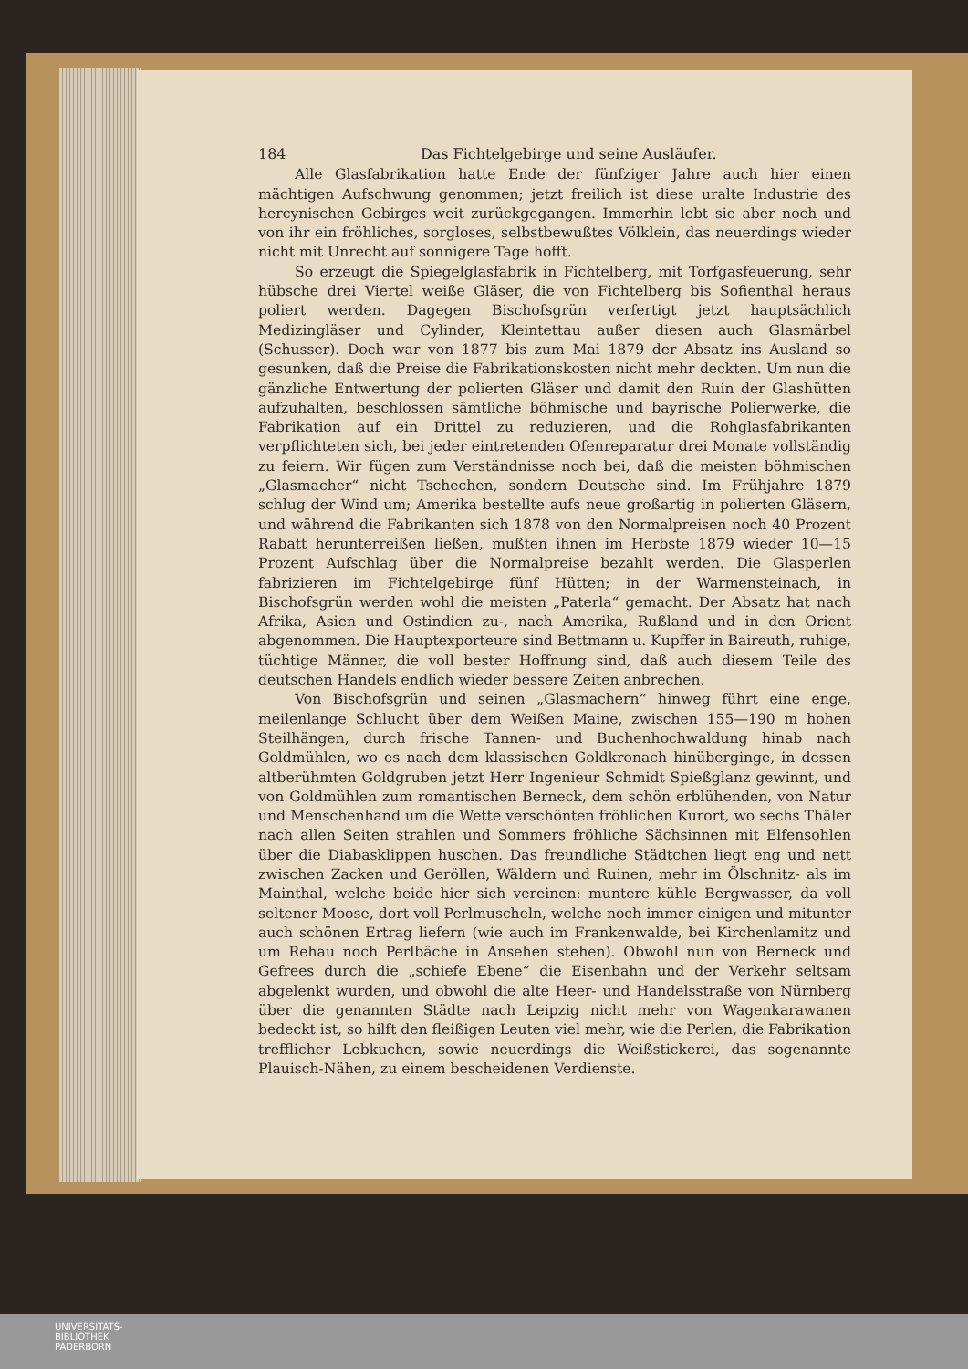184 Das Fichtelgebirge und seine Ausläufer.
Alle Glasfabrikation hatte Ende der fünfziger Jahre auch hier einen mächtigen Aufschwung genommen; jetzt freilich ist diese uralte Industrie des hercynischen Gebirges weit zurückgegangen. Immerhin lebt sie aber noch und von ihr ein fröhliches, sorgloses, selbstbewußtes Völklein, das neuerdings wieder nicht mit Unrecht auf sonnigere Tage hofft.
So erzeugt die Spiegelglasfabrik in Fichtelberg, mit Torfgasfeuerung, sehr hübsche drei Viertel weiße Gläser, die von Fichtelberg bis Sofienthal heraus poliert werden. Dagegen Bischofsgrün verfertigt jetzt hauptsächlich Medizingläser und Cylinder, Kleintettau außer diesen auch Glasmärbel (Schusser). Doch war von 1877 bis zum Mai 1879 der Absatz ins Ausland so gesunken, daß die Preise die Fabrikationskosten nicht mehr deckten. Um nun die gänzliche Entwertung der polierten Gläser und damit den Ruin der Glashütten aufzuhalten, beschlossen sämtliche böhmische und bayrische Polierwerke, die Fabrikation auf ein Drittel zu reduzieren, und die Rohglasfabrikanten verpflichteten sich, bei jeder eintretenden Ofenreparatur drei Monate vollständig zu feiern. Wir fügen zum Verständnisse noch bei, daß die meisten böhmischen „Glasmacher“ nicht Tschechen, sondern Deutsche sind. Im Frühjahre 1879 schlug der Wind um; Amerika bestellte aufs neue großartig in polierten Gläsern, und während die Fabrikanten sich 1878 von den Normalpreisen noch 40 Prozent Rabatt herunterreißen ließen, mußten ihnen im Herbste 1879 wieder 10—15 Prozent Aufschlag über die Normalpreise bezahlt werden. Die Glasperlen fabrizieren im Fichtelgebirge fünf Hütten; in der Warmensteinach, in Bischofsgrün werden wohl die meisten „Paterla“ gemacht. Der Absatz hat nach Afrika, Asien und Ostindien zu-, nach Amerika, Rußland und in den Orient abgenommen. Die Hauptexporteure sind Bettmann u. Kupffer in Baireuth, ruhige, tüchtige Männer, die voll bester Hoffnung sind, daß auch diesem Teile des deutschen Handels endlich wieder bessere Zeiten anbrechen.
Von Bischofsgrün und seinen „Glasmachern“ hinweg führt eine enge, meilenlange Schlucht über dem Weißen Maine, zwischen 155—190 m hohen Steilhängen, durch frische Tannen- und Buchenhochwaldung hinab nach Goldmühlen, wo es nach dem klassischen Goldkronach hinüberginge, in dessen altberühmten Goldgruben jetzt Herr Ingenieur Schmidt Spießglanz gewinnt, und von Goldmühlen zum romantischen Berneck, dem schön erblühenden, von Natur und Menschenhand um die Wette verschönten fröhlichen Kurort, wo sechs Thäler nach allen Seiten strahlen und Sommers fröhliche Sächsinnen mit Elfensohlen über die Diabasklippen huschen. Das freundliche Städtchen liegt eng und nett zwischen Zacken und Geröllen, Wäldern und Ruinen, mehr im Ölschnitz- als im Mainthal, welche beide hier sich vereinen: muntere kühle Bergwasser, da voll seltener Moose, dort voll Perlmuscheln, welche noch immer einigen und mitunter auch schönen Ertrag liefern (wie auch im Frankenwalde, bei Kirchenlamitz und um Rehau noch Perlbäche in Ansehen stehen). Obwohl nun von Berneck und Gefrees durch die „schiefe Ebene“ die Eisenbahn und der Verkehr seltsam abgelenkt wurden, und obwohl die alte Heer- und Handelsstraße von Nürnberg über die genannten Städte nach Leipzig nicht mehr von Wagenkarawanen bedeckt ist, so hilft den fleißigen Leuten viel mehr, wie die Perlen, die Fabrikation trefflicher Lebkuchen, sowie neuerdings die Weißstickerei, das sogenannte Plauisch-Nähen, zu einem bescheidenen Verdienste.
UNIVERSITÄTS-
BIBLIOTHEK
PADERBORN